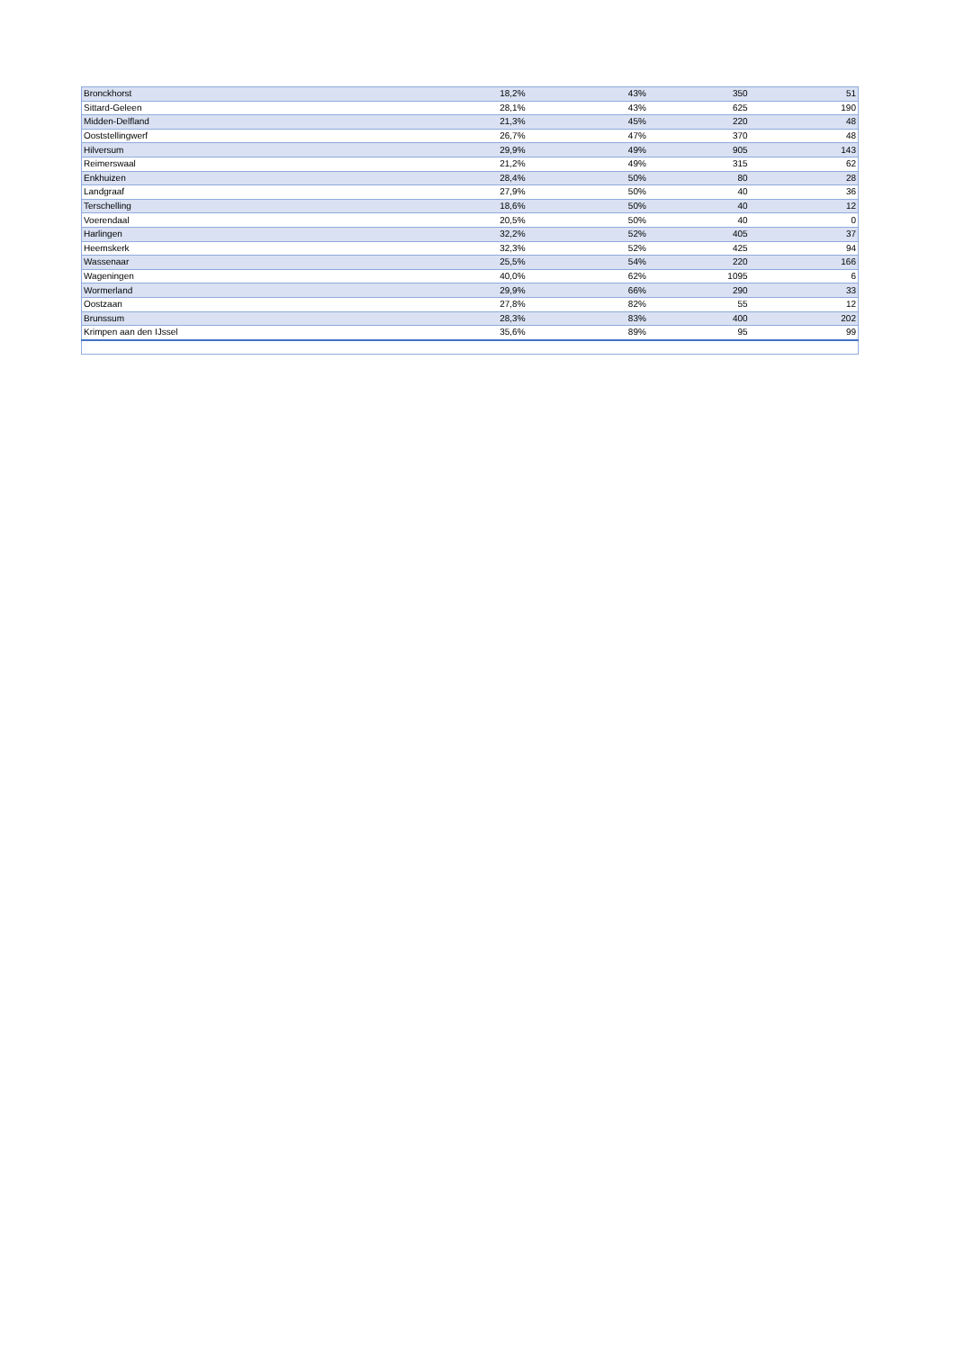| Bronckhorst | 18,2% | 43% | 350 | 51 |
| Sittard-Geleen | 28,1% | 43% | 625 | 190 |
| Midden-Delfland | 21,3% | 45% | 220 | 48 |
| Ooststellingwerf | 26,7% | 47% | 370 | 48 |
| Hilversum | 29,9% | 49% | 905 | 143 |
| Reimerswaal | 21,2% | 49% | 315 | 62 |
| Enkhuizen | 28,4% | 50% | 80 | 28 |
| Landgraaf | 27,9% | 50% | 40 | 36 |
| Terschelling | 18,6% | 50% | 40 | 12 |
| Voerendaal | 20,5% | 50% | 40 | 0 |
| Harlingen | 32,2% | 52% | 405 | 37 |
| Heemskerk | 32,3% | 52% | 425 | 94 |
| Wassenaar | 25,5% | 54% | 220 | 166 |
| Wageningen | 40,0% | 62% | 1095 | 6 |
| Wormerland | 29,9% | 66% | 290 | 33 |
| Oostzaan | 27,8% | 82% | 55 | 12 |
| Brunssum | 28,3% | 83% | 400 | 202 |
| Krimpen aan den IJssel | 35,6% | 89% | 95 | 99 |